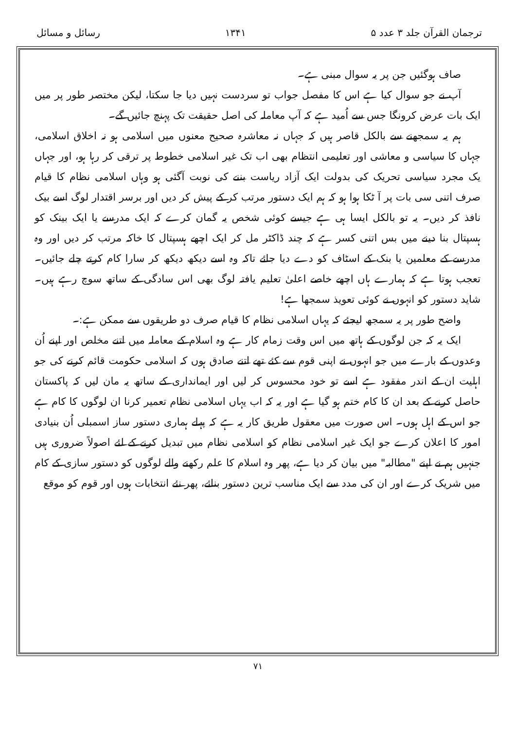ترجمان القرآن جلد ۳ عدد ۵ ۱۳۴۱ رسائل و مسائل
صاف ہوگئیں جن پر یہ سوال مبنی ہے۔
آپ نے جو سوال کیا ہے اس کا مفصل جواب تو سردست نہیں دیا جا سکتا، لیکن مختصر طور پر میں ایک بات عرض کرونگا جس سے اُمید ہے کہ آپ معاملہ کی اصل حقیقت تک پہنچ جائیں گے۔
ہم یہ سمجھنے سے بالکل قاصر ہیں کہ جہاں نہ معاشرہ صحیح معنوں میں اسلامی ہو نہ اخلاق اسلامی، جہاں کا سیاسی و معاشی اور تعلیمی انتظام بھی اب تک غیر اسلامی خطوط پر ترقی کر رہا ہو، اور جہاں یک مجرد سیاسی تحریک کی بدولت ایک آزاد ریاست بننے کی نوبت آگئی ہو وہاں اسلامی نظام کا قیام صرف اتنی سی بات پر آ ٹکا ہوا ہو کہ ہم ایک دستور مرتب کر کے پیش کر دیں اور برسر اقتدار لوگ اسے بیک نافذ کر دیں۔ یہ تو بالکل ایسا ہی ہے جیسے کوئی شخص یہ گمان کرے کہ ایک مدرسے یا ایک بینک کو ہسپتال بنا دینے میں بس اتنی کسر ہے کہ چند ڈاکٹر مل کر ایک اچھے ہسپتال کا خاکہ مرتب کر دیں اور وہ مدرسے کے معلمین یا بنک کے اسٹاف کو دے دیا جائے تاکہ وہ اسے دیکھ دیکھ کر سارا کام کرتے چلے جائیں۔ تعجب ہوتا ہے کہ ہمارے ہاں اچھے خاصے اعلیٰ تعلیم یافتہ لوگ بھی اس سادگی کے ساتھ سوچ رہے ہیں۔ شاید دستور کو انہوں نے کوئی تعویذ سمجھا ہے!
واضح طور پر یہ سمجھ لیجئے کہ یہاں اسلامی نظام کا قیام صرف دو طریقوں سے ممکن ہے:۔
ایک یہ کہ جن لوگوں کے ہاتھ میں اس وقت زمام کار ہے وہ اسلام کے معاملہ میں اتنے مخلص اور اپنے اُن وعدوں کے بارے میں جو انہوں نے اپنی قوم سے کئے تھے اتنے صادق ہوں کہ اسلامی حکومت قائم کرنے کی جو اہلیت ان کے اندر مفقود ہے اسے تو خود محسوس کر لیں اور ایمانداری کے ساتھ یہ مان لیں کہ پاکستان حاصل کرنے کے بعد ان کا کام ختم ہو گیا ہے اور یہ کہ اب یہاں اسلامی نظام تعمیر کرنا ان لوگوں کا کام ہے جو اس کے اہل ہوں۔ اس صورت میں معقول طریق کار یہ ہے کہ پہلے ہماری دستور ساز اسمبلی اُن بنیادی امور کا اعلان کرے جو ایک غیر اسلامی نظام کو اسلامی نظام میں تبدیل کرنے کے لئے اصولاً ضروری ہیں جنہیں ہم نے اپنے "مطالبہ" میں بیان کر دیا ہے، پھر وہ اسلام کا علم رکھنے والے لوگوں کو دستور سازی کے کام میں شریک کرے اور ان کی مدد سے ایک مناسب ترین دستور بنائے، پھر نئے انتخابات ہوں اور قوم کو موقع
۷۱